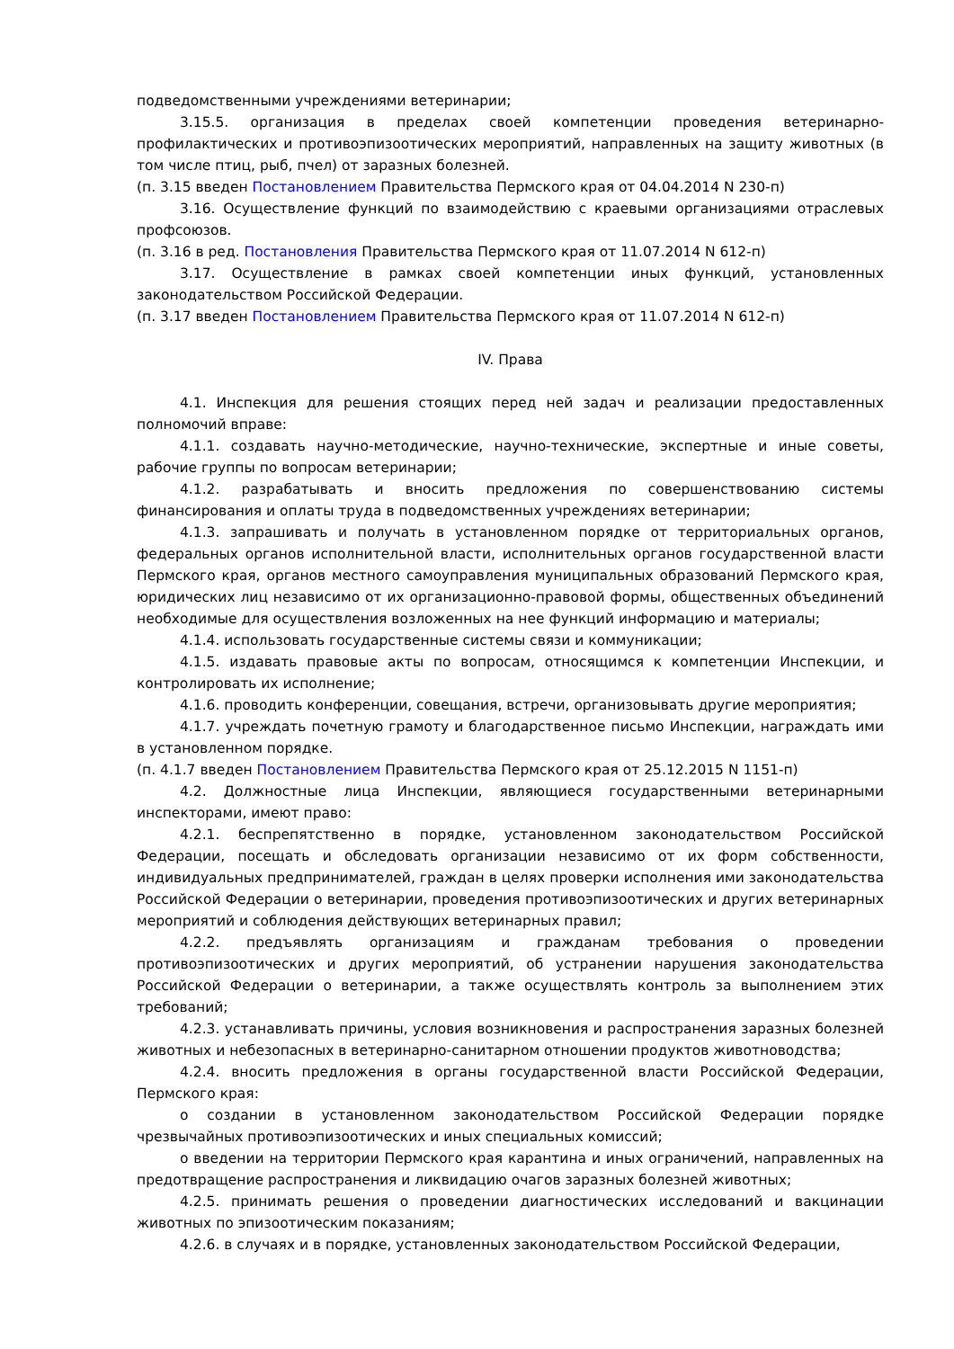подведомственными учреждениями ветеринарии;
3.15.5. организация в пределах своей компетенции проведения ветеринарно-профилактических и противоэпизоотических мероприятий, направленных на защиту животных (в том числе птиц, рыб, пчел) от заразных болезней.
(п. 3.15 введен Постановлением Правительства Пермского края от 04.04.2014 N 230-п)
3.16. Осуществление функций по взаимодействию с краевыми организациями отраслевых профсоюзов.
(п. 3.16 в ред. Постановления Правительства Пермского края от 11.07.2014 N 612-п)
3.17. Осуществление в рамках своей компетенции иных функций, установленных законодательством Российской Федерации.
(п. 3.17 введен Постановлением Правительства Пермского края от 11.07.2014 N 612-п)
IV. Права
4.1. Инспекция для решения стоящих перед ней задач и реализации предоставленных полномочий вправе:
4.1.1. создавать научно-методические, научно-технические, экспертные и иные советы, рабочие группы по вопросам ветеринарии;
4.1.2. разрабатывать и вносить предложения по совершенствованию системы финансирования и оплаты труда в подведомственных учреждениях ветеринарии;
4.1.3. запрашивать и получать в установленном порядке от территориальных органов, федеральных органов исполнительной власти, исполнительных органов государственной власти Пермского края, органов местного самоуправления муниципальных образований Пермского края, юридических лиц независимо от их организационно-правовой формы, общественных объединений необходимые для осуществления возложенных на нее функций информацию и материалы;
4.1.4. использовать государственные системы связи и коммуникации;
4.1.5. издавать правовые акты по вопросам, относящимся к компетенции Инспекции, и контролировать их исполнение;
4.1.6. проводить конференции, совещания, встречи, организовывать другие мероприятия;
4.1.7. учреждать почетную грамоту и благодарственное письмо Инспекции, награждать ими в установленном порядке.
(п. 4.1.7 введен Постановлением Правительства Пермского края от 25.12.2015 N 1151-п)
4.2. Должностные лица Инспекции, являющиеся государственными ветеринарными инспекторами, имеют право:
4.2.1. беспрепятственно в порядке, установленном законодательством Российской Федерации, посещать и обследовать организации независимо от их форм собственности, индивидуальных предпринимателей, граждан в целях проверки исполнения ими законодательства Российской Федерации о ветеринарии, проведения противоэпизоотических и других ветеринарных мероприятий и соблюдения действующих ветеринарных правил;
4.2.2. предъявлять организациям и гражданам требования о проведении противоэпизоотических и других мероприятий, об устранении нарушения законодательства Российской Федерации о ветеринарии, а также осуществлять контроль за выполнением этих требований;
4.2.3. устанавливать причины, условия возникновения и распространения заразных болезней животных и небезопасных в ветеринарно-санитарном отношении продуктов животноводства;
4.2.4. вносить предложения в органы государственной власти Российской Федерации, Пермского края:
о создании в установленном законодательством Российской Федерации порядке чрезвычайных противоэпизоотических и иных специальных комиссий;
о введении на территории Пермского края карантина и иных ограничений, направленных на предотвращение распространения и ликвидацию очагов заразных болезней животных;
4.2.5. принимать решения о проведении диагностических исследований и вакцинации животных по эпизоотическим показаниям;
4.2.6. в случаях и в порядке, установленных законодательством Российской Федерации,